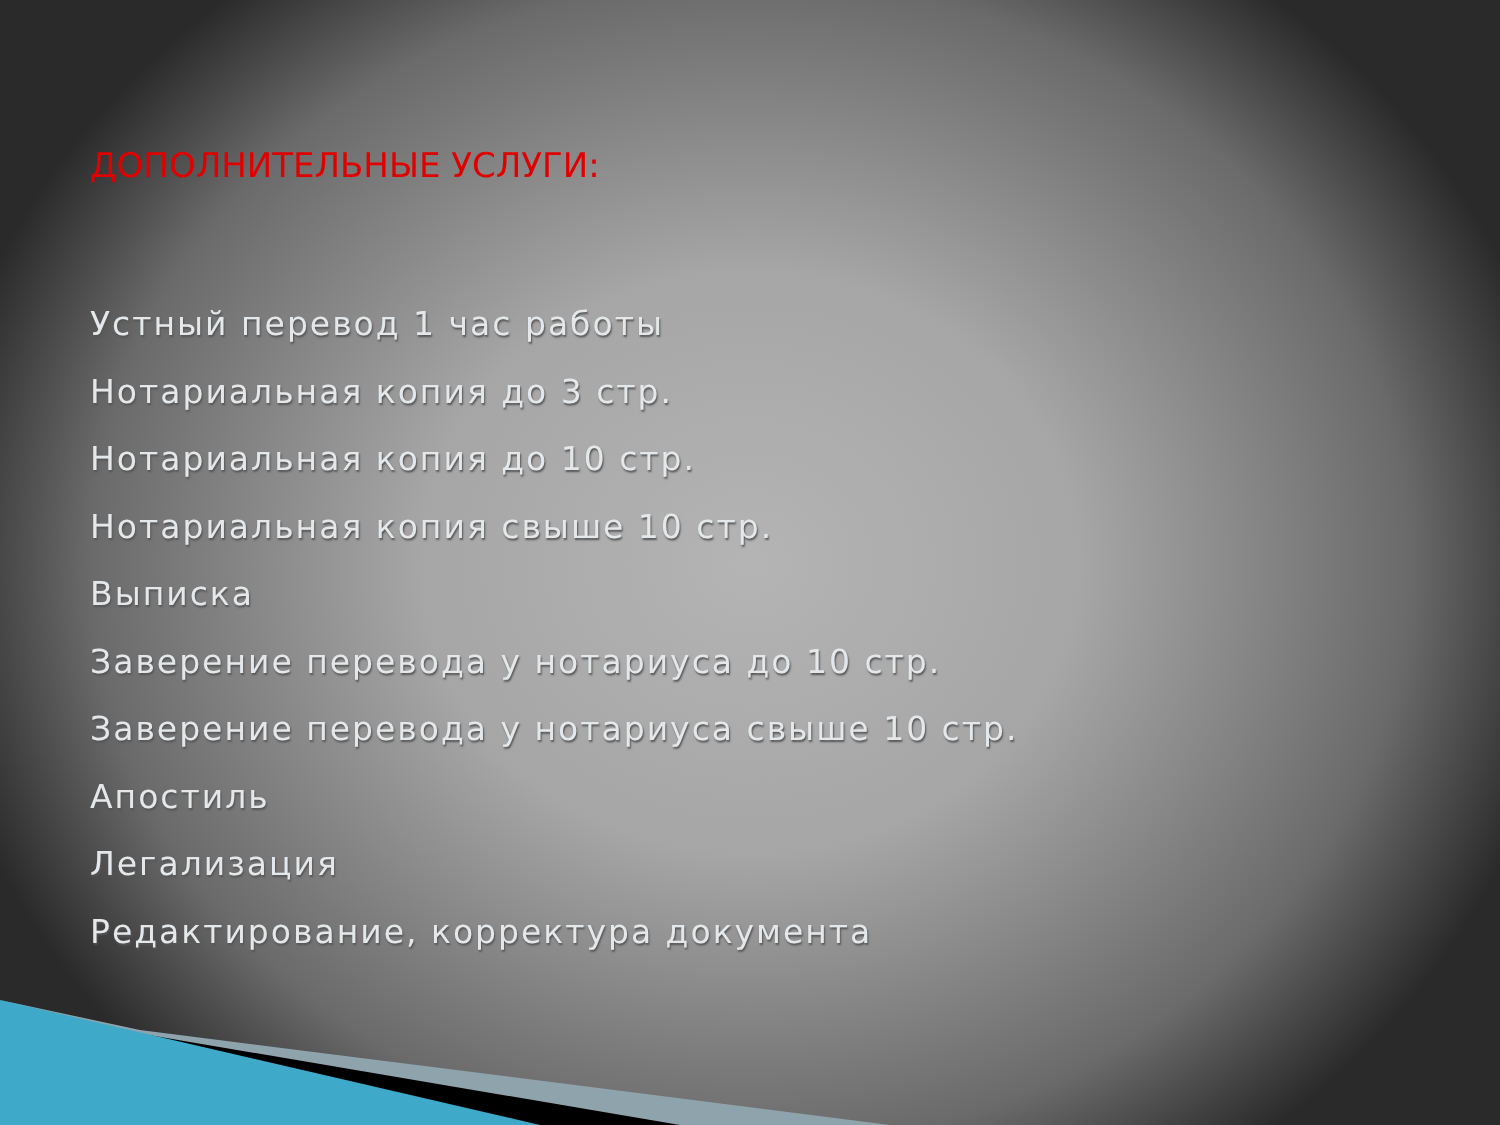ДОПОЛНИТЕЛЬНЫЕ УСЛУГИ:
Устный перевод 1 час работы
Нотариальная копия до 3 стр.
Нотариальная копия до 10 стр.
Нотариальная копия свыше 10 стр.
Выписка
Заверение перевода у нотариуса до 10 стр.
Заверение перевода у нотариуса свыше 10 стр.
Апостиль
Легализация
Редактирование, корректура документа